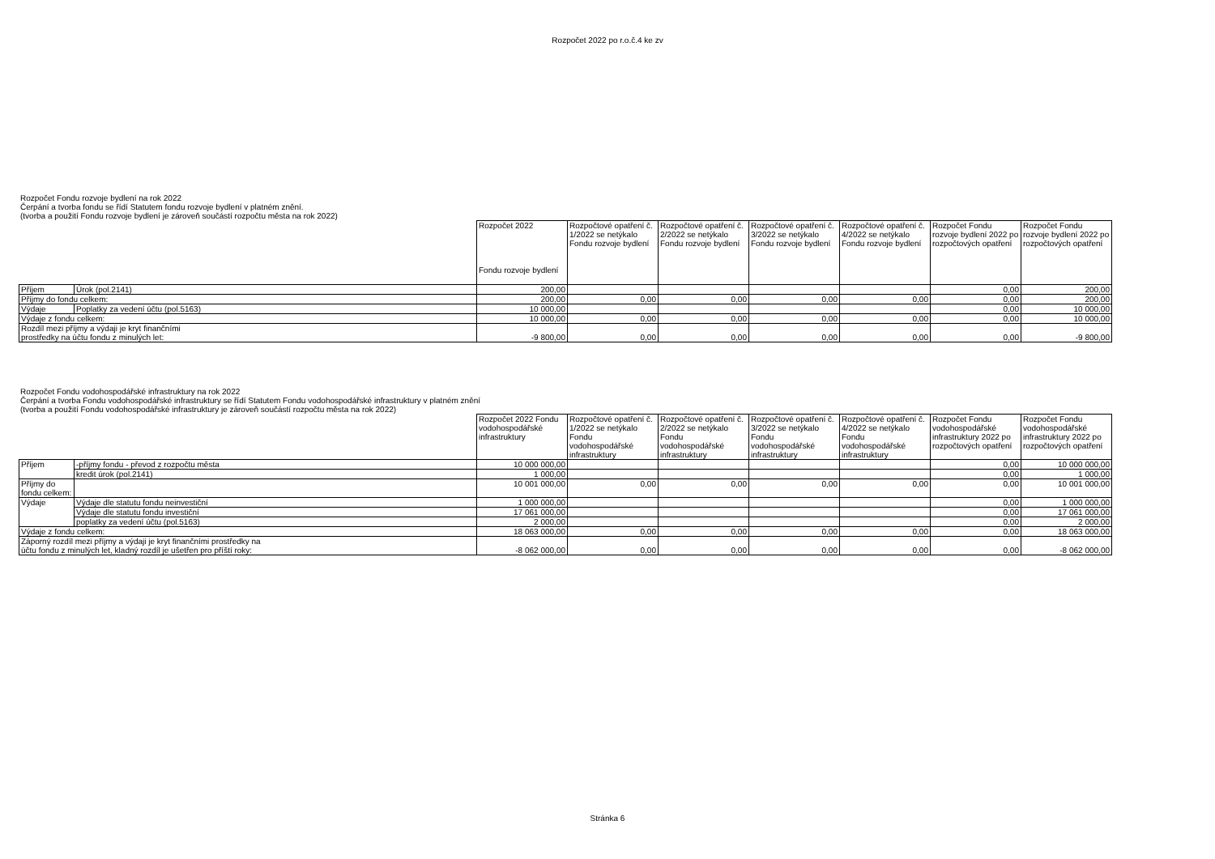Rozpočet 2022 po r.o.č.4 ke zv
Rozpočet Fondu rozvoje bydlení na rok 2022
Čerpání a tvorba fondu se řídí Statutem fondu rozvoje bydlení v platném znění.
(tvorba a použití Fondu rozvoje bydlení je zároveň součástí rozpočtu města na rok 2022)
| | | Rozpočet 2022 Fondu rozvoje bydlení | Rozpočtové opatření č. 1/2022 se netýkalo Fondu rozvoje bydlení | Rozpočtové opatření č. 2/2022 se netýkalo Fondu rozvoje bydlení | Rozpočtové opatření č. 3/2022 se netýkalo Fondu rozvoje bydlení | Rozpočtové opatření č. 4/2022 se netýkalo Fondu rozvoje bydlení | Rozpočet Fondu rozvoje bydlení 2022 po rozpočtových opatření | Rozpočet Fondu rozvoje bydlení 2022 po rozpočtových opatření |
| Příjem | Úrok (pol.2141) | 200,00 | | | | | 0,00 | 200,00 |
| Příjmy do fondu celkem: | | 200,00 | 0,00 | 0,00 | 0,00 | 0,00 | 0,00 | 200,00 |
| Výdaje | Poplatky za vedení účtu (pol.5163) | 10 000,00 | | | | | 0,00 | 10 000,00 |
| Výdaje z fondu celkem: | | 10 000,00 | 0,00 | 0,00 | 0,00 | 0,00 | 0,00 | 10 000,00 |
| Rozdíl mezi příjmy a výdaji je kryt finančními prostředky na účtu fondu z minulých let: | | -9 800,00 | 0,00 | 0,00 | 0,00 | 0,00 | 0,00 | -9 800,00 |
Rozpočet Fondu vodohospodářské infrastruktury na rok 2022
Čerpání a tvorba Fondu vodohospodářské infrastruktury se řídí Statutem Fondu vodohospodářské infrastruktury v platném znění
(tvorba a použití Fondu vodohospodářské infrastruktury je zároveň součástí rozpočtu města na rok 2022)
| | | Rozpočet 2022 Fondu vodohospodářské infrastruktury | Rozpočtové opatření č. 1/2022 se netýkalo Fondu vodohospodářské infrastruktury | Rozpočtové opatření č. 2/2022 se netýkalo Fondu vodohospodářské infrastruktury | Rozpočtové opatření č. 3/2022 se netýkalo Fondu vodohospodářské infrastruktury | Rozpočtové opatření č. 4/2022 se netýkalo Fondu vodohospodářské infrastruktury | Rozpočet Fondu vodohospodářské infrastruktury 2022 po rozpočtových opatření | Rozpočet Fondu vodohospodářské infrastruktury 2022 po rozpočtových opatření |
| Příjem | -příjmy fondu - převod z rozpočtu města | 10 000 000,00 | | | | | 0,00 | 10 000 000,00 |
| | kredit úrok (pol.2141) | 1 000,00 | | | | | 0,00 | 1 000,00 |
| Příjmy do fondu celkem: | | 10 001 000,00 | 0,00 | 0,00 | 0,00 | 0,00 | 0,00 | 10 001 000,00 |
| Výdaje | Výdaje dle statutu fondu neinvestiční | 1 000 000,00 | | | | | 0,00 | 1 000 000,00 |
| | Výdaje dle statutu fondu investiční | 17 061 000,00 | | | | | 0,00 | 17 061 000,00 |
| | poplatky za vedení účtu (pol.5163) | 2 000,00 | | | | | 0,00 | 2 000,00 |
| Výdaje z fondu celkem: | | 18 063 000,00 | 0,00 | 0,00 | 0,00 | 0,00 | 0,00 | 18 063 000,00 |
| Záporný rozdíl mezi příjmy a výdaji je kryt finančními prostředky na účtu fondu z minulých let, kladný rozdíl je ušetřen pro příští roky: | | -8 062 000,00 | 0,00 | 0,00 | 0,00 | 0,00 | 0,00 | -8 062 000,00 |
Stránka 6